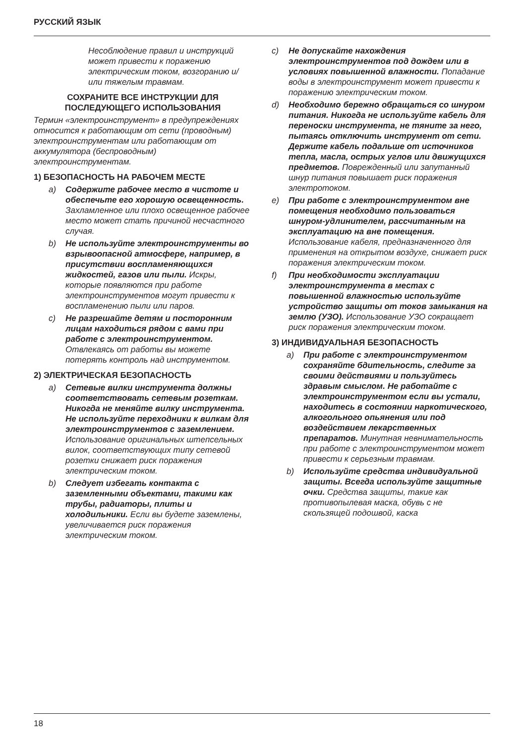РУССКИЙ ЯЗЫК
Несоблюдение правил и инструкций может привести к поражению электрическим током, возгоранию и/или тяжелым травмам.
СОХРАНИТЕ ВСЕ ИНСТРУКЦИИ ДЛЯ ПОСЛЕДУЮЩЕГО ИСПОЛЬЗОВАНИЯ
Термин «электроинструмент» в предупреждениях относится к работающим от сети (проводным) электроинструментам или работающим от аккумулятора (беспроводным) электроинструментам.
1) БЕЗОПАСНОСТЬ НА РАБОЧЕМ МЕСТЕ
a) Содержите рабочее место в чистоте и обеспечьте его хорошую освещенность. Захламленное или плохо освещенное рабочее место может стать причиной несчастного случая.
b) Не используйте электроинструменты во взрывоопасной атмосфере, например, в присутствии воспламеняющихся жидкостей, газов или пыли. Искры, которые появляются при работе электроинструментов могут привести к воспламенению пыли или паров.
c) Не разрешайте детям и посторонним лицам находиться рядом с вами при работе с электроинструментом. Отвлекаясь от работы вы можете потерять контроль над инструментом.
2) ЭЛЕКТРИЧЕСКАЯ БЕЗОПАСНОСТЬ
a) Сетевые вилки инструмента должны соответствовать сетевым розеткам. Никогда не меняйте вилку инструмента. Не используйте переходники к вилкам для электроинструментов с заземлением. Использование оригинальных штепсельных вилок, соответствующих типу сетевой розетки снижает риск поражения электрическим током.
b) Следует избегать контакта с заземленными объектами, такими как трубы, радиаторы, плиты и холодильники. Если вы будете заземлены, увеличивается риск поражения электрическим током.
c) Не допускайте нахождения электроинструментов под дождем или в условиях повышенной влажности. Попадание воды в электроинструмент может привести к поражению электрическим током.
d) Необходимо бережно обращаться со шнуром питания. Никогда не используйте кабель для переноски инструмента, не тяните за него, пытаясь отключить инструмент от сети. Держите кабель подальше от источников тепла, масла, острых углов или движущихся предметов. Поврежденный или запутанный шнур питания повышает риск поражения электротоком.
e) При работе с электроинструментом вне помещения необходимо пользоваться шнуром-удлинителем, рассчитанным на эксплуатацию на вне помещения. Использование кабеля, предназначенного для применения на открытом воздухе, снижает риск поражения электрическим током.
f) При необходимости эксплуатации электроинструмента в местах с повышенной влажностью используйте устройство защиты от токов замыкания на землю (УЗО). Использование УЗО сокращает риск поражения электрическим током.
3) ИНДИВИДУАЛЬНАЯ БЕЗОПАСНОСТЬ
a) При работе с электроинструментом сохраняйте бдительность, следите за своими действиями и пользуйтесь здравым смыслом. Не работайте с электроинструментом если вы устали, находитесь в состоянии наркотического, алкогольного опьянения или под воздействием лекарственных препаратов. Минутная невнимательность при работе с электроинструментом может привести к серьезным травмам.
b) Используйте средства индивидуальной защиты. Всегда используйте защитные очки. Средства защиты, такие как противопылевая маска, обувь с не скользящей подошвой, каска
18